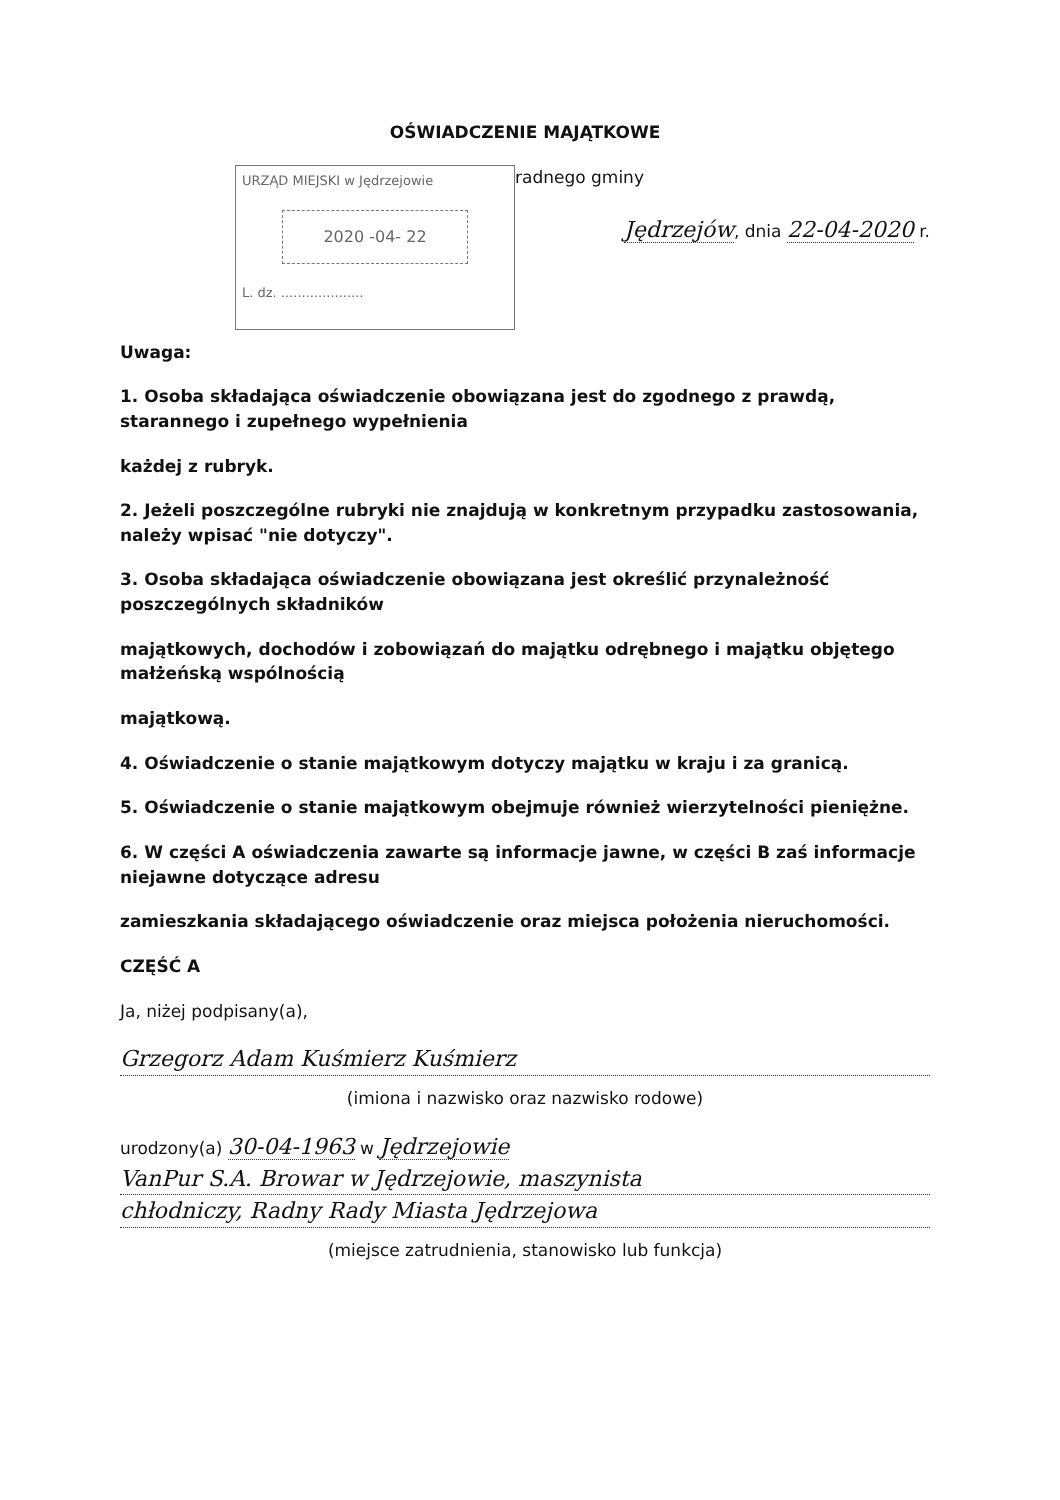OŚWIADCZENIE MAJĄTKOWE
URZĄD MIEJSKI w Jędrzejowie
2020 -04- 22
L. dz. ....................
radnego gminy
Jędrzejów, dnia 22-04-2020 r.
Uwaga:
1. Osoba składająca oświadczenie obowiązana jest do zgodnego z prawdą, starannego i zupełnego wypełnienia
każdej z rubryk.
2. Jeżeli poszczególne rubryki nie znajdują w konkretnym przypadku zastosowania, należy wpisać "nie dotyczy".
3. Osoba składająca oświadczenie obowiązana jest określić przynależność poszczególnych składników
majątkowych, dochodów i zobowiązań do majątku odrębnego i majątku objętego małżeńską wspólnością
majątkową.
4. Oświadczenie o stanie majątkowym dotyczy majątku w kraju i za granicą.
5. Oświadczenie o stanie majątkowym obejmuje również wierzytelności pieniężne.
6. W części A oświadczenia zawarte są informacje jawne, w części B zaś informacje niejawne dotyczące adresu
zamieszkania składającego oświadczenie oraz miejsca położenia nieruchomości.
CZĘŚĆ A
Ja, niżej podpisany(a),
Grzegorz Adam Kuśmierz Kuśmierz
(imiona i nazwisko oraz nazwisko rodowe)
urodzony(a) 30-04-1963 w Jędrzejowie
VanPur S.A. Browar w Jędrzejowie, maszynista
chłodniczy, Radny Rady Miasta Jędrzejowa
(miejsce zatrudnienia, stanowisko lub funkcja)